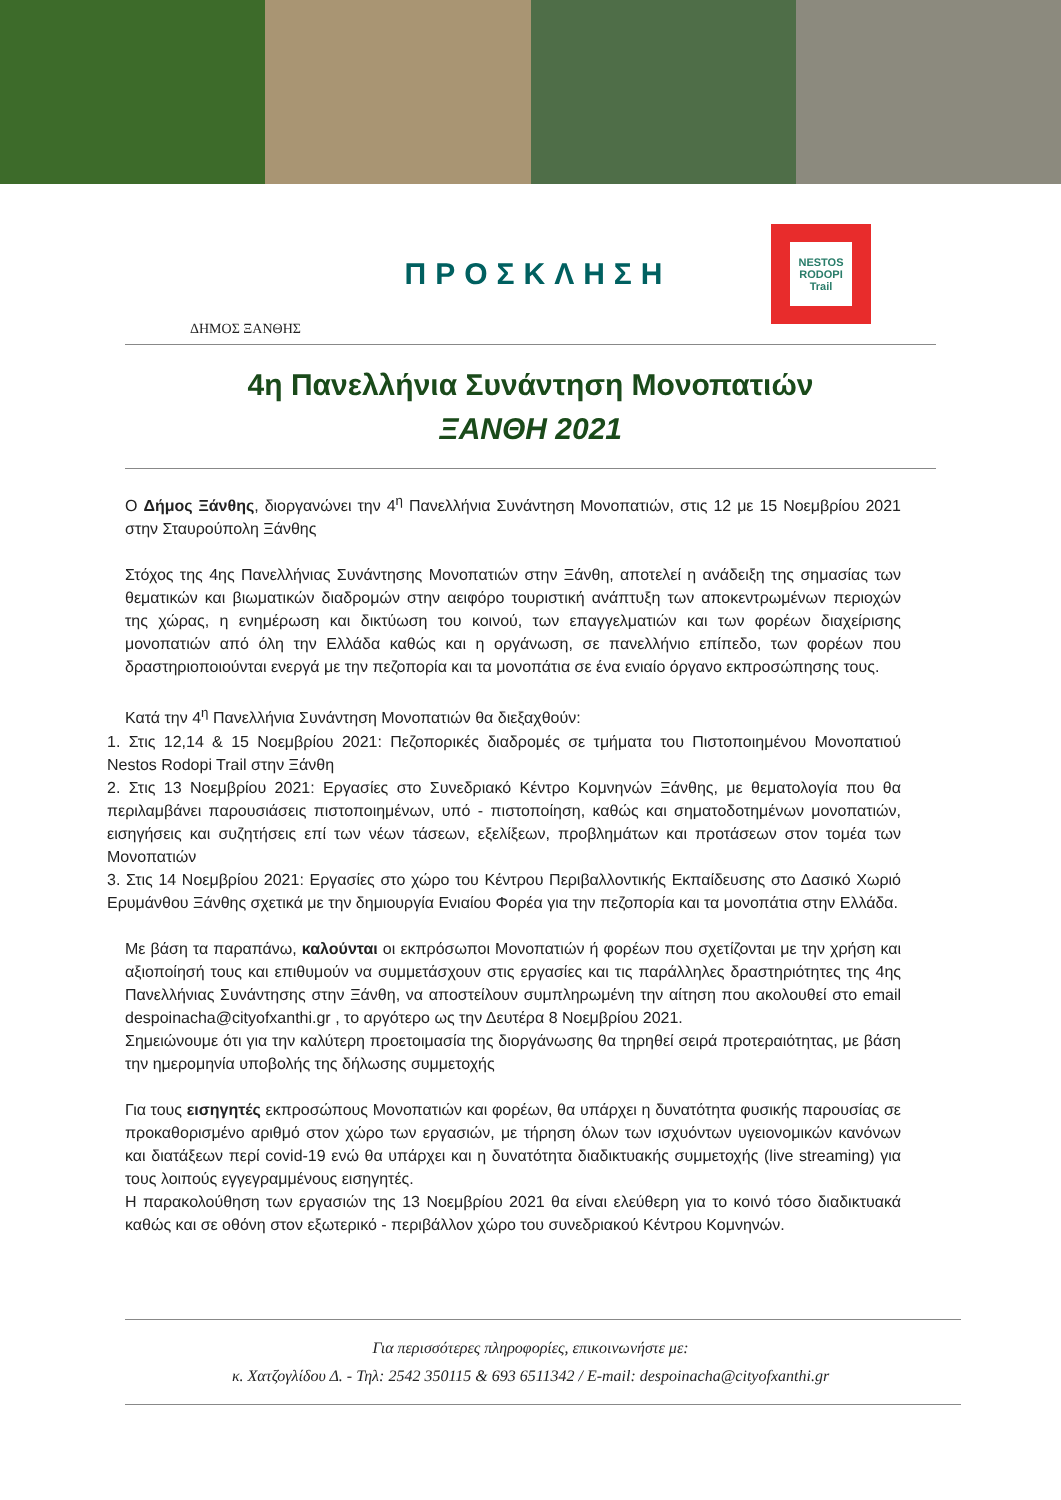ΔΗΜΟΣ ΞΑΝΘΗΣ
ΠΡΟΣΚΛΗΣΗ
NESTOS
RODOPI
Trail
4η Πανελλήνια Συνάντηση Μονοπατιών
ΞΑΝΘΗ 2021
Ο Δήμος Ξάνθης, διοργανώνει την 4<sup>η</sup> Πανελλήνια Συνάντηση Μονοπατιών, στις 12 με 15 Νοεμβρίου 2021 στην Σταυρούπολη Ξάνθης
Στόχος της 4ης Πανελλήνιας Συνάντησης Μονοπατιών στην Ξάνθη, αποτελεί η ανάδειξη της σημασίας των θεματικών και βιωματικών διαδρομών στην αειφόρο τουριστική ανάπτυξη των αποκεντρωμένων περιοχών της χώρας, η ενημέρωση και δικτύωση του κοινού, των επαγγελματιών και των φορέων διαχείρισης μονοπατιών από όλη την Ελλάδα καθώς και η οργάνωση, σε πανελλήνιο επίπεδο, των φορέων που δραστηριοποιούνται ενεργά με την πεζοπορία και τα μονοπάτια σε ένα ενιαίο όργανο εκπροσώπησης τους.
Κατά την 4<sup>η</sup> Πανελλήνια Συνάντηση Μονοπατιών θα διεξαχθούν:
1. Στις 12,14 & 15 Νοεμβρίου 2021: Πεζοπορικές διαδρομές σε τμήματα του Πιστοποιημένου Μονοπατιού Nestos Rodopi Trail στην Ξάνθη
2. Στις 13 Νοεμβρίου 2021: Εργασίες στο Συνεδριακό Κέντρο Κομνηνών Ξάνθης, με θεματολογία που θα περιλαμβάνει παρουσιάσεις πιστοποιημένων, υπό - πιστοποίηση, καθώς και σηματοδοτημένων μονοπατιών, εισηγήσεις και συζητήσεις επί των νέων τάσεων, εξελίξεων, προβλημάτων και προτάσεων στον τομέα των Μονοπατιών
3. Στις 14 Νοεμβρίου 2021: Εργασίες στο χώρο του Κέντρου Περιβαλλοντικής Εκπαίδευσης στο Δασικό Χωριό Ερυμάνθου Ξάνθης σχετικά με την δημιουργία Ενιαίου Φορέα για την πεζοπορία και τα μονοπάτια στην Ελλάδα.
Με βάση τα παραπάνω, καλούνται οι εκπρόσωποι Μονοπατιών ή φορέων που σχετίζονται με την χρήση και αξιοποίησή τους και επιθυμούν να συμμετάσχουν στις εργασίες και τις παράλληλες δραστηριότητες της 4ης Πανελλήνιας Συνάντησης στην Ξάνθη, να αποστείλουν συμπληρωμένη την αίτηση που ακολουθεί στο email despoinacha@cityofxanthi.gr , το αργότερο ως την Δευτέρα 8 Νοεμβρίου 2021.
Σημειώνουμε ότι για την καλύτερη προετοιμασία της διοργάνωσης θα τηρηθεί σειρά προτεραιότητας, με βάση την ημερομηνία υποβολής της δήλωσης συμμετοχής
Για τους εισηγητές εκπροσώπους Μονοπατιών και φορέων, θα υπάρχει η δυνατότητα φυσικής παρουσίας σε προκαθορισμένο αριθμό στον χώρο των εργασιών, με τήρηση όλων των ισχυόντων υγειονομικών κανόνων και διατάξεων περί covid-19 ενώ θα υπάρχει και η δυνατότητα διαδικτυακής συμμετοχής (live streaming) για τους λοιπούς εγγεγραμμένους εισηγητές.
Η παρακολούθηση των εργασιών της 13 Νοεμβρίου 2021 θα είναι ελεύθερη για το κοινό τόσο διαδικτυακά καθώς και σε οθόνη στον εξωτερικό - περιβάλλον χώρο του συνεδριακού Κέντρου Κομνηνών.
Για περισσότερες πληροφορίες, επικοινωνήστε με:
κ. Χατζογλίδου Δ. - Τηλ: 2542 350115 & 693 6511342 / E-mail: despoinacha@cityofxanthi.gr